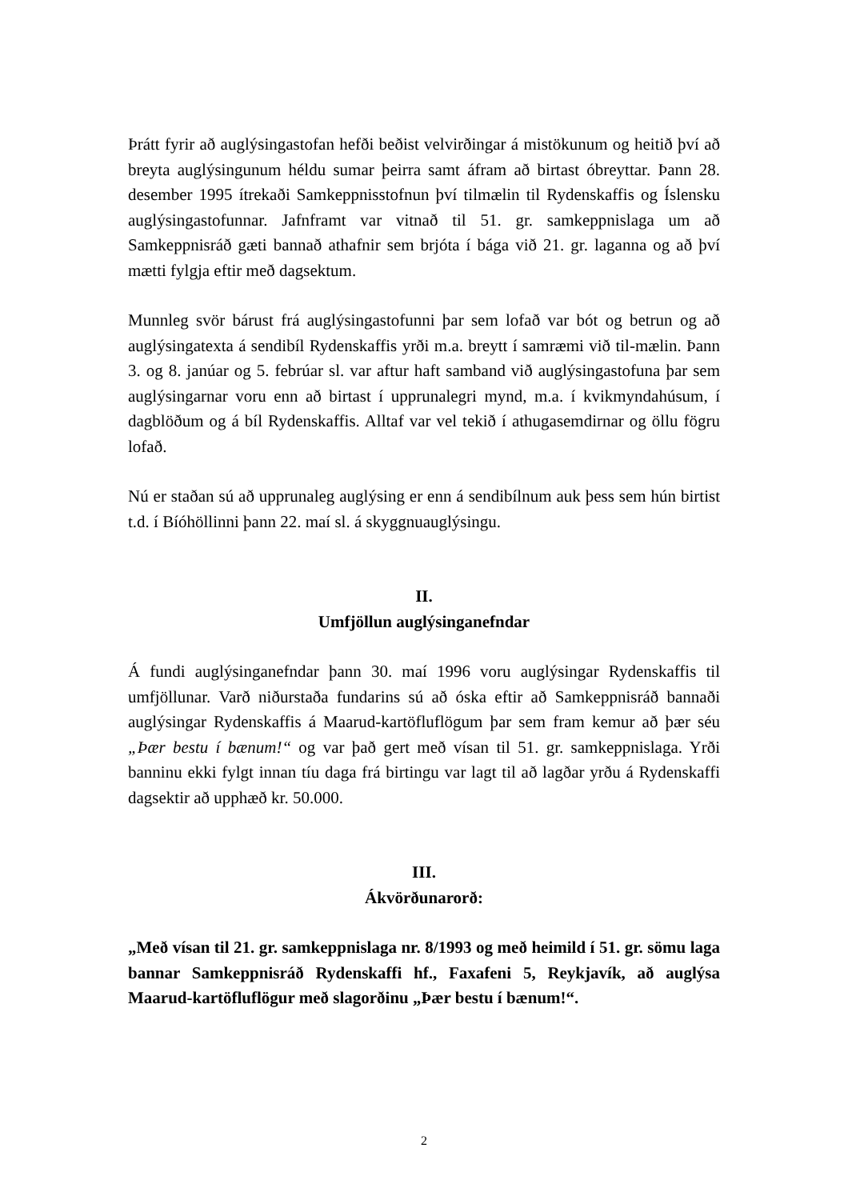Þrátt fyrir að auglýsingastofan hefði beðist velvirðingar á mistökunum og heitið því að breyta auglýsingunum héldu sumar þeirra samt áfram að birtast óbreyttar. Þann 28. desember 1995 ítrekaði Samkeppnisstofnun því tilmælin til Rydenskaffis og Íslensku auglýsingastofunnar. Jafnframt var vitnað til 51. gr. samkeppnislaga um að Samkeppnisráð gæti bannað athafnir sem brjóta í bága við 21. gr. laganna og að því mætti fylgja eftir með dagsektum.
Munnleg svör bárust frá auglýsingastofunni þar sem lofað var bót og betrun og að auglýsingatexta á sendibíl Rydenskaffis yrði m.a. breytt í samræmi við til-mælin. Þann 3. og 8. janúar og 5. febrúar sl. var aftur haft samband við auglýsingastofuna þar sem auglýsingarnar voru enn að birtast í upprunalegri mynd, m.a. í kvikmyndahúsum, í dagblöðum og á bíl Rydenskaffis. Alltaf var vel tekið í athugasemdirnar og öllu fögru lofað.
Nú er staðan sú að upprunaleg auglýsing er enn á sendibílnum auk þess sem hún birtist t.d. í Bíóhöllinni þann 22. maí sl. á skyggnuauglýsingu.
II.
Umfjöllun auglýsinganefndar
Á fundi auglýsinganefndar þann 30. maí 1996 voru auglýsingar Rydenskaffis til umfjöllunar. Varð niðurstaða fundarins sú að óska eftir að Samkeppnisráð bannaði auglýsingar Rydenskaffis á Maarud-kartöfluflögum þar sem fram kemur að þær séu „Þær bestu í bænum!“ og var það gert með vísan til 51. gr. samkeppnislaga. Yrði banninu ekki fylgt innan tíu daga frá birtingu var lagt til að lagðar yrðu á Rydenskaffi dagsektir að upphæð kr. 50.000.
III.
Ákvörðunarorð:
„Með vísan til 21. gr. samkeppnislaga nr. 8/1993 og með heimild í 51. gr. sömu laga bannar Samkeppnisráð Rydenskaffi hf., Faxafeni 5, Reykjavík, að auglýsa Maarud-kartöfluflögur með slagorðinu „Þær bestu í bænum!“.
2